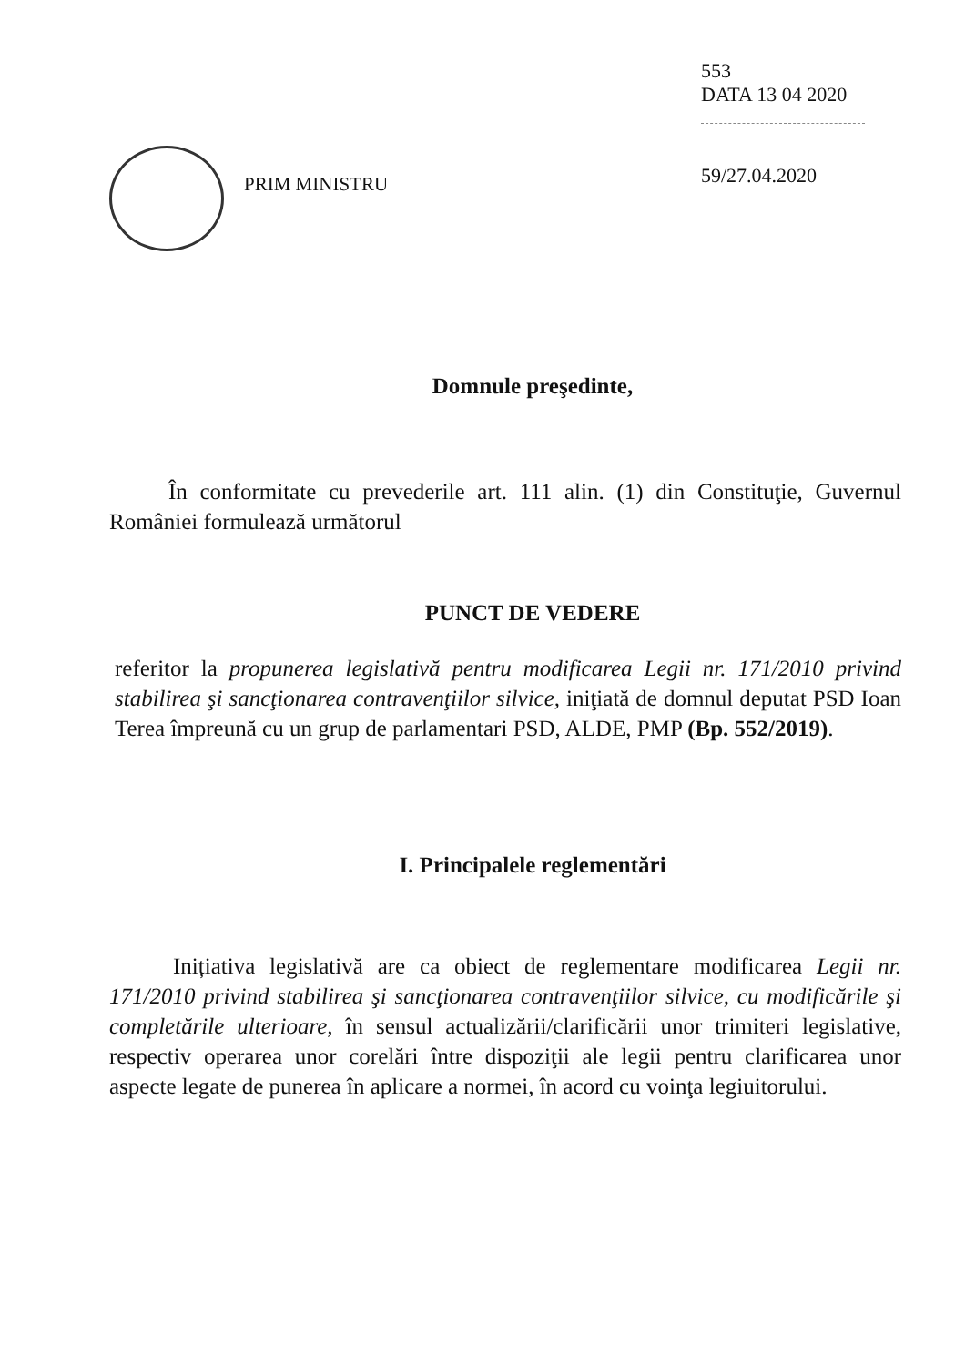PRIM MINISTRU
553
DATA 13 04 2020
59/27.04.2020
Domnule preşedinte,
În conformitate cu prevederile art. 111 alin. (1) din Constituţie, Guvernul României formulează următorul
PUNCT DE VEDERE
referitor la propunerea legislativă pentru modificarea Legii nr. 171/2010 privind stabilirea şi sancţionarea contravenţiilor silvice, iniţiată de domnul deputat PSD Ioan Terea împreună cu un grup de parlamentari PSD, ALDE, PMP (Bp. 552/2019).
I. Principalele reglementări
Inițiativa legislativă are ca obiect de reglementare modificarea Legii nr. 171/2010 privind stabilirea şi sancţionarea contravenţiilor silvice, cu modificările şi completările ulterioare, în sensul actualizării/clarificării unor trimiteri legislative, respectiv operarea unor corelări între dispoziţii ale legii pentru clarificarea unor aspecte legate de punerea în aplicare a normei, în acord cu voinţa legiuitorului.